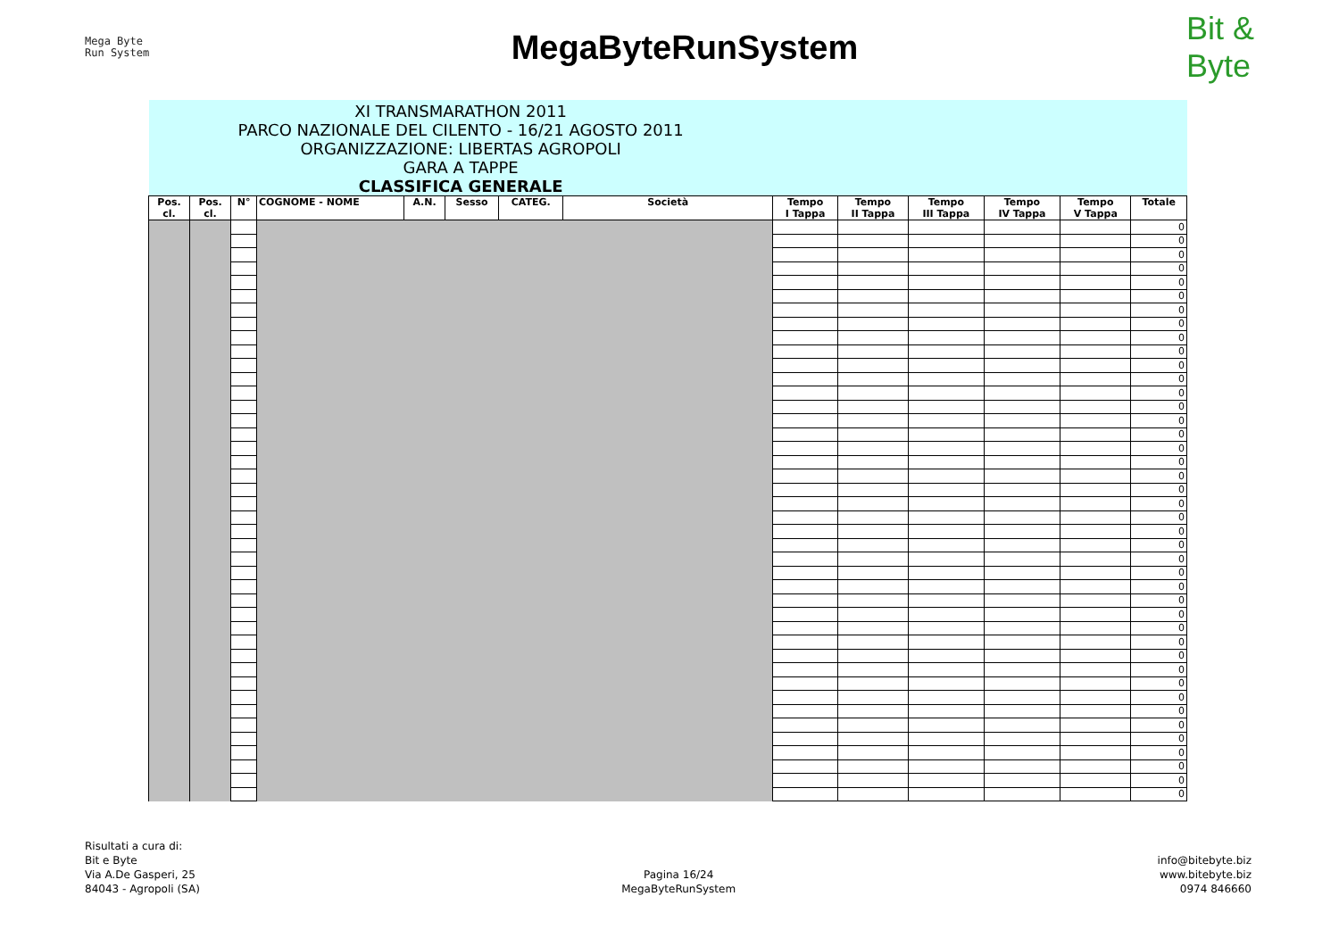Mega Byte
Run System
MegaByteRunSystem
Bit &
Byte
| XI TRANSMARATHON 2011 PARCO NAZIONALE DEL CILENTO - 16/21 AGOSTO 2011 ORGANIZZAZIONE: LIBERTAS AGROPOLI GARA A TAPPE CLASSIFICA GENERALE | | | | | | | | | | | | | |
| Pos. cl. | Pos. cl. | N° | COGNOME - NOME | A.N. | Sesso | CATEG. | Società | Tempo I Tappa | Tempo II Tappa | Tempo III Tappa | Tempo IV Tappa | Tempo V Tappa | Totale |
| | | | | | | | | | | | | | 0 |
| | | | | | | | | | | | | | 0 |
| | | | | | | | | | | | | | 0 |
| | | | | | | | | | | | | | 0 |
| | | | | | | | | | | | | | 0 |
| | | | | | | | | | | | | | 0 |
| | | | | | | | | | | | | | 0 |
| | | | | | | | | | | | | | 0 |
| | | | | | | | | | | | | | 0 |
| | | | | | | | | | | | | | 0 |
| | | | | | | | | | | | | | 0 |
| | | | | | | | | | | | | | 0 |
| | | | | | | | | | | | | | 0 |
| | | | | | | | | | | | | | 0 |
| | | | | | | | | | | | | | 0 |
| | | | | | | | | | | | | | 0 |
| | | | | | | | | | | | | | 0 |
| | | | | | | | | | | | | | 0 |
| | | | | | | | | | | | | | 0 |
| | | | | | | | | | | | | | 0 |
| | | | | | | | | | | | | | 0 |
| | | | | | | | | | | | | | 0 |
| | | | | | | | | | | | | | 0 |
| | | | | | | | | | | | | | 0 |
| | | | | | | | | | | | | | 0 |
| | | | | | | | | | | | | | 0 |
| | | | | | | | | | | | | | 0 |
| | | | | | | | | | | | | | 0 |
| | | | | | | | | | | | | | 0 |
| | | | | | | | | | | | | | 0 |
| | | | | | | | | | | | | | 0 |
| | | | | | | | | | | | | | 0 |
| | | | | | | | | | | | | | 0 |
| | | | | | | | | | | | | | 0 |
| | | | | | | | | | | | | | 0 |
| | | | | | | | | | | | | | 0 |
| | | | | | | | | | | | | | 0 |
| | | | | | | | | | | | | | 0 |
| | | | | | | | | | | | | | 0 |
| | | | | | | | | | | | | | 0 |
| | | | | | | | | | | | | | 0 |
| | | | | | | | | | | | | | 0 |
Risultati a cura di:
Bit e Byte
Via A.De Gasperi, 25
84043 - Agropoli (SA)
Pagina 16/24
MegaByteRunSystem
info@bitebyte.biz
www.bitebyte.biz
0974 846660